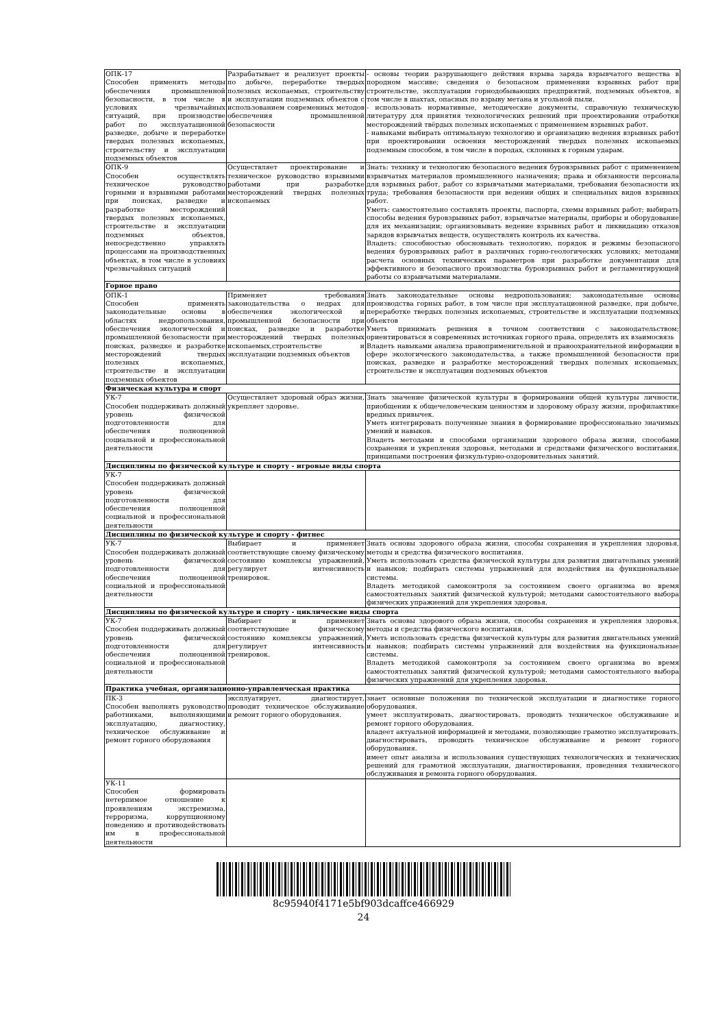| ОПК-17 Способен применять методы обеспечения промышленной безопасности, в том числе в условиях чрезвычайных ситуаций, при производстве работ по эксплуатационной разведке, добыче и переработке твердых полезных ископаемых, строительству и эксплуатации подземных объектов | Разрабатывает и реализует проекты по добыче, переработке твердых полезных ископаемых, строительству и эксплуатации подземных объектов с использованием современных методов обеспечения промышленной безопасности | - основы теории разрушающего действия взрыва заряда взрывчатого вещества в породном массиве; сведения о безопасном применении взрывных работ при строительстве, эксплуатации горнодобывающих предприятий, подземных объектов, в том числе в шахтах, опасных по взрыву метана и угольной пыли. - использовать нормативные, методические документы, справочную техническую литературу для принятия технологических решений при проектировании отработки месторождений твёрдых полезных ископаемых с применением взрывных работ. - навыками выбирать оптимальную технологию и организацию ведения взрывных работ при проектировании освоения месторождений твердых полезных ископаемых подземным способом, в том числе в породах, склонных к горным ударам. |
| ОПК-9 Способен осуществлять техническое руководство горными и взрывными работами при поисках, разведке и разработке месторождений твердых полезных ископаемых, строительстве и эксплуатации подземных объектов, непосредственно управлять процессами на производственных объектах, в том числе в условиях чрезвычайных ситуаций | Осуществляет проектирование и техническое руководство взрывными работами при разработке месторождений твердых полезных ископаемых | Знать: технику и технологию безопасного ведения буровзрывных работ с применением взрывчатых материалов промышленного назначения; права и обязанности персонала для взрывных работ, работ со взрывчатыми материалами, требования безопасности их труда; требования безопасности при ведении общих и специальных видов взрывных работ. Уметь: самостоятельно составлять проекты, паспорта, схемы взрывных работ; выбирать способы ведения буровзрывных работ, взрывчатые материалы, приборы и оборудование для их механизации; организовывать ведение взрывных работ и ликвидацию отказов зарядов взрывчатых веществ, осуществлять контроль их качества. Владеть: способностью обосновывать технологию, порядок и режимы безопасного ведения буровзрывных работ в различных горно-геологических условиях; методами расчета основных технических параметров при разработке документации для эффективного и безопасного производства буровзрывных работ и регламентирующей работы со взрывчатыми материалами. |
| Горное право | | |
| ОПК-1 Способен применять законодательные основы в областях недропользования, обеспечения экологической и промышленной безопасности при поисках, разведке и разработке месторождений твердых полезных ископаемых, строительстве и эксплуатации подземных объектов | Применяет требования законодательства о недрах для обеспечения экологической и промышленной безопасности при поисках, разведке и разработке месторождений твердых полезных ископаемых,строительстве и эксплуатации подземных объектов | Знать законодательные основы недропользования; законодательные основы производства горных работ, в том числе при эксплуатационной разведке, при добыче, переработке твердых полезных ископаемых, строительстве и эксплуатации подземных объектов Уметь принимать решения в точном соответствии с законодательством; ориентироваться в современных источниках горного права, определять их взаимосвязь Владеть навыками анализа правоприменительной и правоохранительной информации в сфере экологического законодательства, а также промышленной безопасности при поисках, разведке и разработке месторождений твердых полезных ископаемых, строительстве и эксплуатации подземных объектов |
| Физическая культура и спорт | | |
| УК-7 Способен поддерживать должный уровень физической подготовленности для обеспечения полноценной социальной и профессиональной деятельности | Осуществляет здоровый образ жизни, укрепляет здоровье. | Знать значение физической культуры в формировании общей культуры личности, приобщении к общечеловеческим ценностям и здоровому образу жизни, профилактике вредных привычек. Уметь интегрировать полученные знания в формирование профессионально значимых умений и навыков. Владеть методами и способами организации здорового образа жизни, способами сохранения и укрепления здоровья, методами и средствами физического воспитания, принципами построения физкультурно-оздоровительных занятий. |
| Дисциплины по физической культуре и спорту - игровые виды спорта | | |
| УК-7 Способен поддерживать должный уровень физической подготовленности для обеспечения полноценной социальной и профессиональной деятельности | | |
| Дисциплины по физической культуре и спорту - фитнес | | |
| УК-7 Способен поддерживать должный уровень физической подготовленности для обеспечения полноценной социальной и профессиональной деятельности | Выбирает и применяет соответствующие своему физическому состоянию комплексы упражнений, регулирует интенсивность тренировок. | Знать основы здорового образа жизни, способы сохранения и укрепления здоровья, методы и средства физического воспитания. Уметь использовать средства физической культуры для развития двигательных умений и навыков; подбирать системы упражнений для воздействия на функциональные системы. Владеть методикой самоконтроля за состоянием своего организма во время самостоятельных занятий физической культурой; методами самостоятельного выбора физических упражнений для укрепления здоровья. |
| Дисциплины по физической культуре и спорту - циклические виды спорта | | |
| УК-7 Способен поддерживать должный уровень физической подготовленности для обеспечения полноценной социальной и профессиональной деятельности | Выбирает и применяет соответствующие физическому состоянию комплексы упражнений, регулирует интенсивность тренировок. | Знать основы здорового образа жизни, способы сохранения и укрепления здоровья, методы и средства физического воспитания. Уметь использовать средства физической культуры для развития двигательных умений и навыков; подбирать системы упражнений для воздействия на функциональные системы. Владеть методикой самоконтроля за состоянием своего организма во время самостоятельных занятий физической культурой; методами самостоятельного выбора физических упражнений для укрепления здоровья. |
| Практика учебная, организационно-управленческая практика | | |
| ПК-3 Способен выполнять руководство работниками, выполняющими эксплуатацию, диагностику, техническое обслуживание и ремонт горного оборудования | эксплуатирует, диагностирует, проводит техническое обслуживание и ремонт горного оборудования. | знает основные положения по технической эксплуатации и диагностике горного оборудования. умеет эксплуатировать, диагностировать, проводить техническое обслуживание и ремонт горного оборудования. владеет актуальной информацией и методами, позволяющие грамотно эксплуатировать, диагностировать, проводить техническое обслуживание и ремонт горного оборудования. имеет опыт анализа и использования существующих технологических и технических решений для грамотной эксплуатации, диагностирования, проведения технического обслуживания и ремонта горного оборудования. |
| УК-11 Способен формировать нетерпимое отношение к проявлениям экстремизма, терроризма, коррупционному поведению и противодействовать им в профессиональной деятельности | | |
8c95940f4171e5bf903dcaffce466929
24